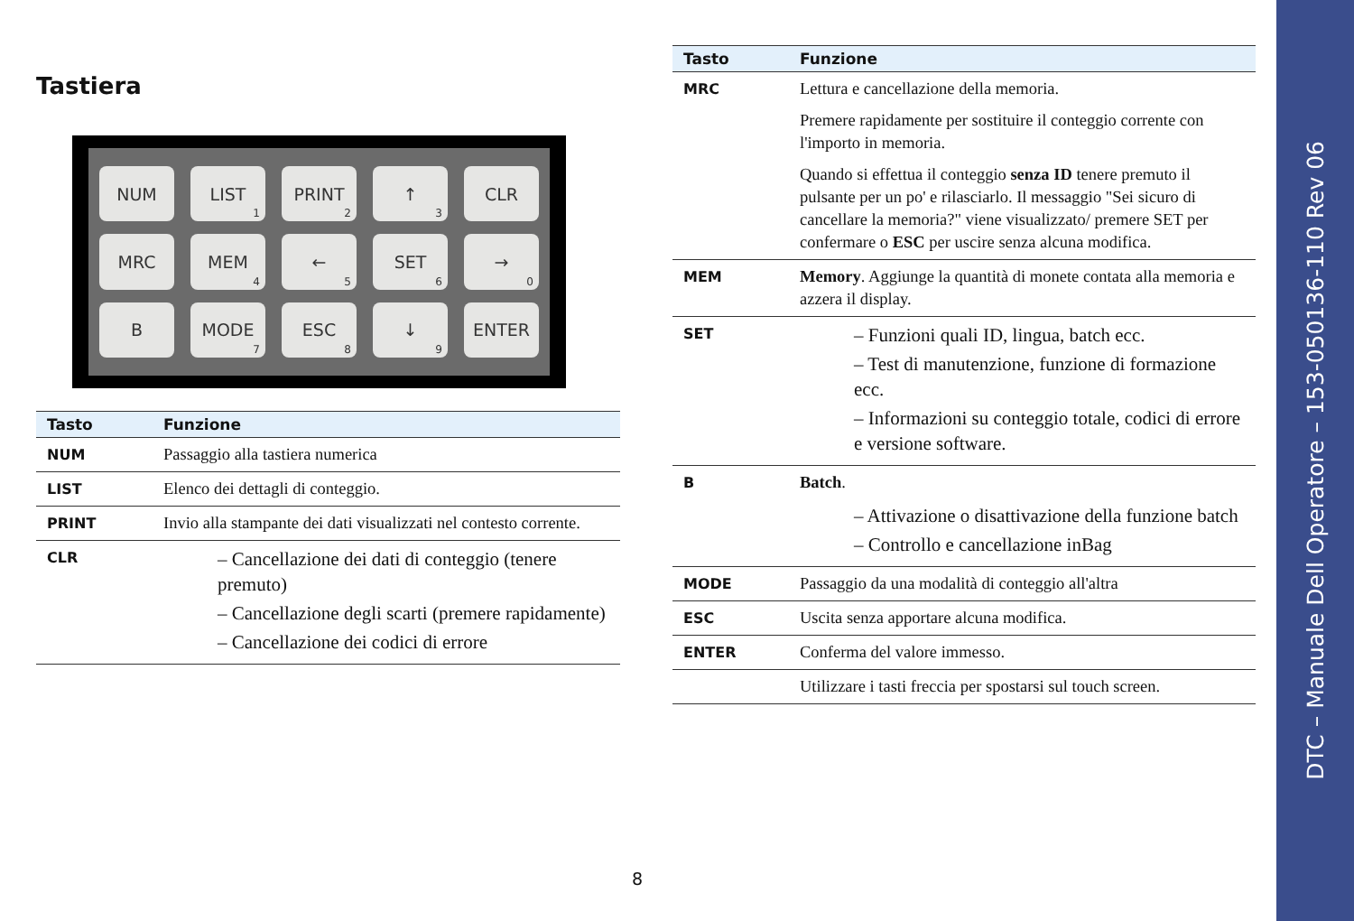Tastiera
NUM
LIST<sub>1</sub>
PRINT<sub>2</sub>
↑<sub>3</sub>
CLR
MRC
MEM<sub>4</sub>
←<sub>5</sub>
SET<sub>6</sub>
→<sub>0</sub>
B
MODE<sub>7</sub>
ESC<sub>8</sub>
↓<sub>9</sub>
ENTER
| Tasto | Funzione |
| --- | --- |
| NUM | Passaggio alla tastiera numerica |
| LIST | Elenco dei dettagli di conteggio. |
| PRINT | Invio alla stampante dei dati visualizzati nel contesto corrente. |
| CLR | – Cancellazione dei dati di conteggio (tenere premuto) – Cancellazione degli scarti (premere rapidamente) – Cancellazione dei codici di errore |
| Tasto | Funzione |
| --- | --- |
| MRC | Lettura e cancellazione della memoria. Premere rapidamente per sostituire il conteggio corrente con l'importo in memoria. Quando si effettua il conteggio senza ID tenere premuto il pulsante per un po' e rilasciarlo. Il messaggio "Sei sicuro di cancellare la memoria?" viene visualizzato/ premere SET per confermare o ESC per uscire senza alcuna modifica. |
| MEM | Memory . Aggiunge la quantità di monete contata alla memoria e azzera il display. |
| SET | – Funzioni quali ID, lingua, batch ecc. – Test di manutenzione, funzione di formazione ecc. – Informazioni su conteggio totale, codici di errore e versione software. |
| B | Batch . – Attivazione o disattivazione della funzione batch – Controllo e cancellazione inBag |
| MODE | Passaggio da una modalità di conteggio all'altra |
| ESC | Uscita senza apportare alcuna modifica. |
| ENTER | Conferma del valore immesso. |
| | Utilizzare i tasti freccia per spostarsi sul touch screen. |
8
DTC – Manuale Dell Operatore – 153-050136-110 Rev 06